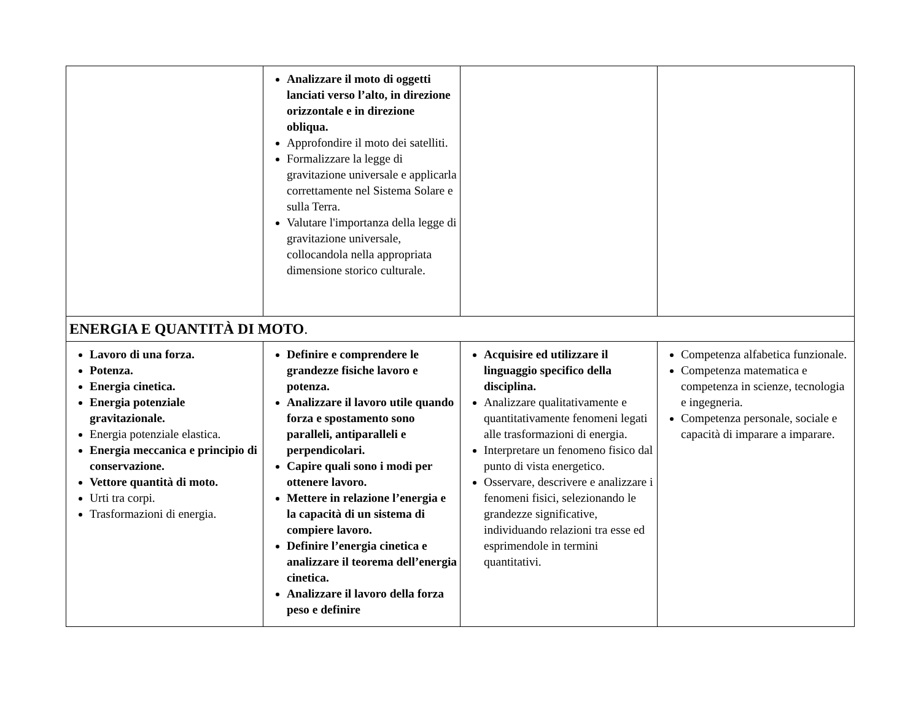| | Analizzare il moto di oggetti lanciati verso l’alto, in direzione orizzontale e in direzione obliqua. Approfondire il moto dei satelliti. Formalizzare la legge di gravitazione universale e applicarla correttamente nel Sistema Solare e sulla Terra. Valutare l'importanza della legge di gravitazione universale, collocandola nella appropriata dimensione storico culturale. | | |
| ENERGIA E QUANTITÀ DI MOTO . | | | |
| Lavoro di una forza. Potenza. Energia cinetica. Energia potenziale gravitazionale. Energia potenziale elastica. Energia meccanica e principio di conservazione. Vettore quantità di moto. Urti tra corpi. Trasformazioni di energia. | Definire e comprendere le grandezze fisiche lavoro e potenza. Analizzare il lavoro utile quando forza e spostamento sono paralleli, antiparalleli e perpendicolari. Capire quali sono i modi per ottenere lavoro. Mettere in relazione l’energia e la capacità di un sistema di compiere lavoro. Definire l’energia cinetica e analizzare il teorema dell’energia cinetica. Analizzare il lavoro della forza peso e definire | Acquisire ed utilizzare il linguaggio specifico della disciplina. Analizzare qualitativamente e quantitativamente fenomeni legati alle trasformazioni di energia. Interpretare un fenomeno fisico dal punto di vista energetico. Osservare, descrivere e analizzare i fenomeni fisici, selezionando le grandezze significative, individuando relazioni tra esse ed esprimendole in termini quantitativi. | Competenza alfabetica funzionale. Competenza matematica e competenza in scienze, tecnologia e ingegneria. Competenza personale, sociale e capacità di imparare a imparare. |